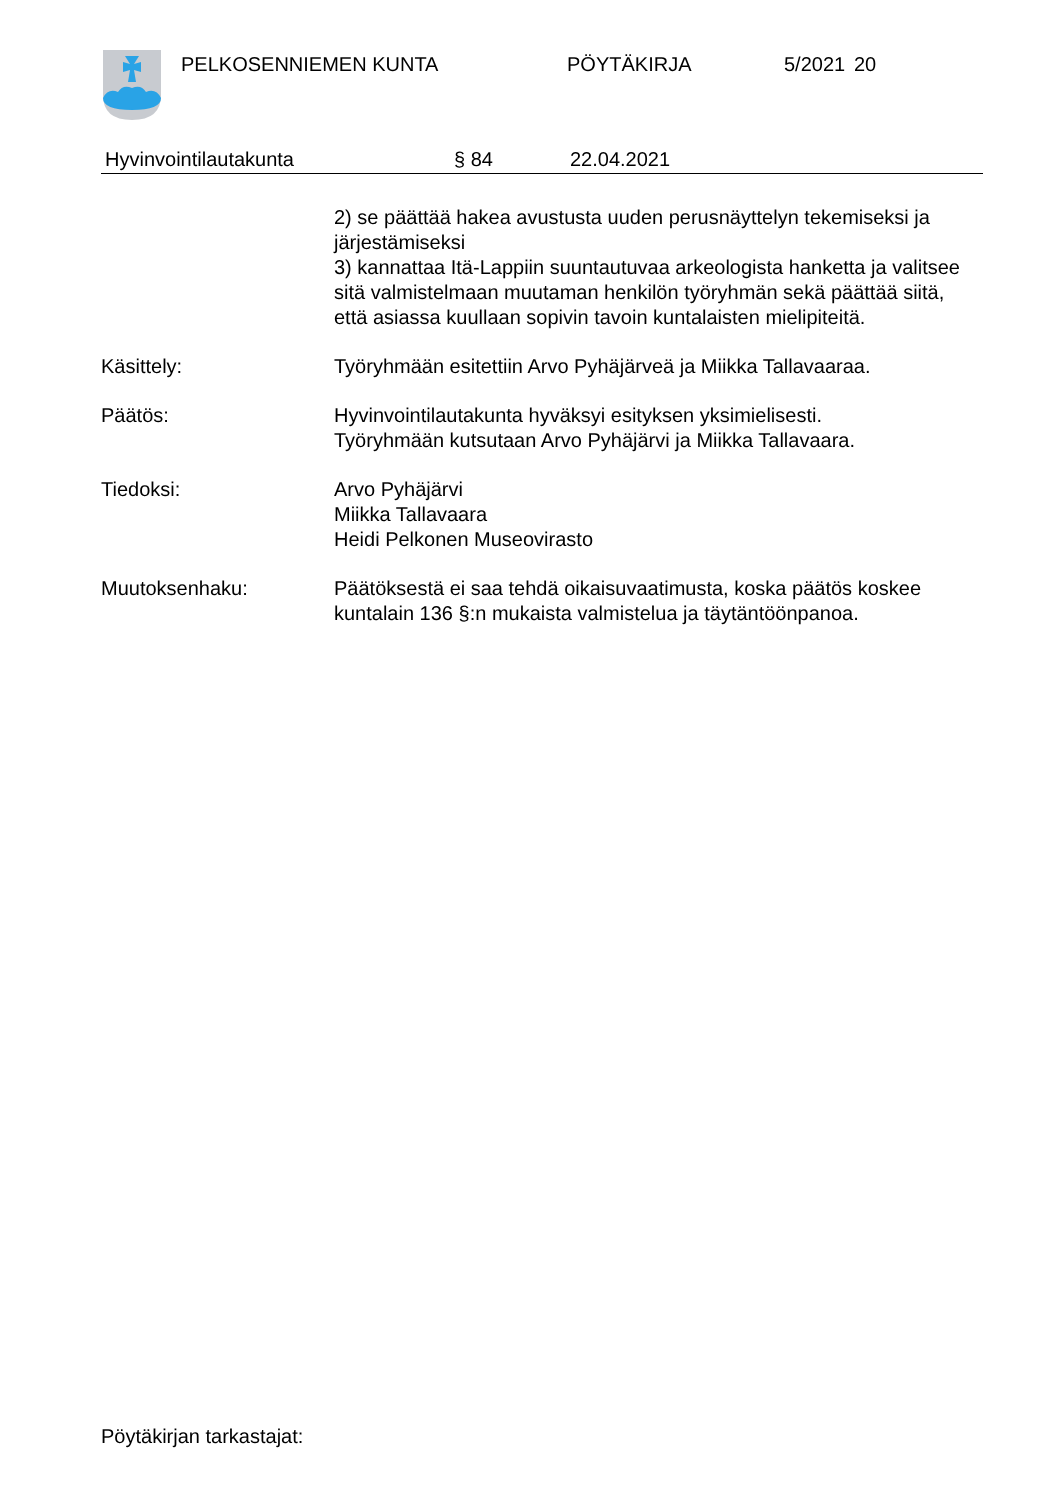PELKOSENNIEMEN KUNTA PÖYTÄKIRJA 5/2021 20
Hyvinvointilautakunta § 84 22.04.2021
2) se päättää hakea avustusta uuden perusnäyttelyn tekemiseksi ja järjestämiseksi
3) kannattaa Itä-Lappiin suuntautuvaa arkeologista hanketta ja valitsee sitä valmistelmaan muutaman henkilön työryhmän sekä päättää siitä, että asiassa kuullaan sopivin tavoin kuntalaisten mielipiteitä.
Käsittely: Työryhmään esitettiin Arvo Pyhäjärveä ja Miikka Tallavaaraa.
Päätös: Hyvinvointilautakunta hyväksyi esityksen yksimielisesti.
Työryhmään kutsutaan Arvo Pyhäjärvi ja Miikka Tallavaara.
Tiedoksi: Arvo Pyhäjärvi
Miikka Tallavaara
Heidi Pelkonen Museovirasto
Muutoksenhaku: Päätöksestä ei saa tehdä oikaisuvaatimusta, koska päätös koskee kuntalain 136 §:n mukaista valmistelua ja täytäntöönpanoa.
Pöytäkirjan tarkastajat: